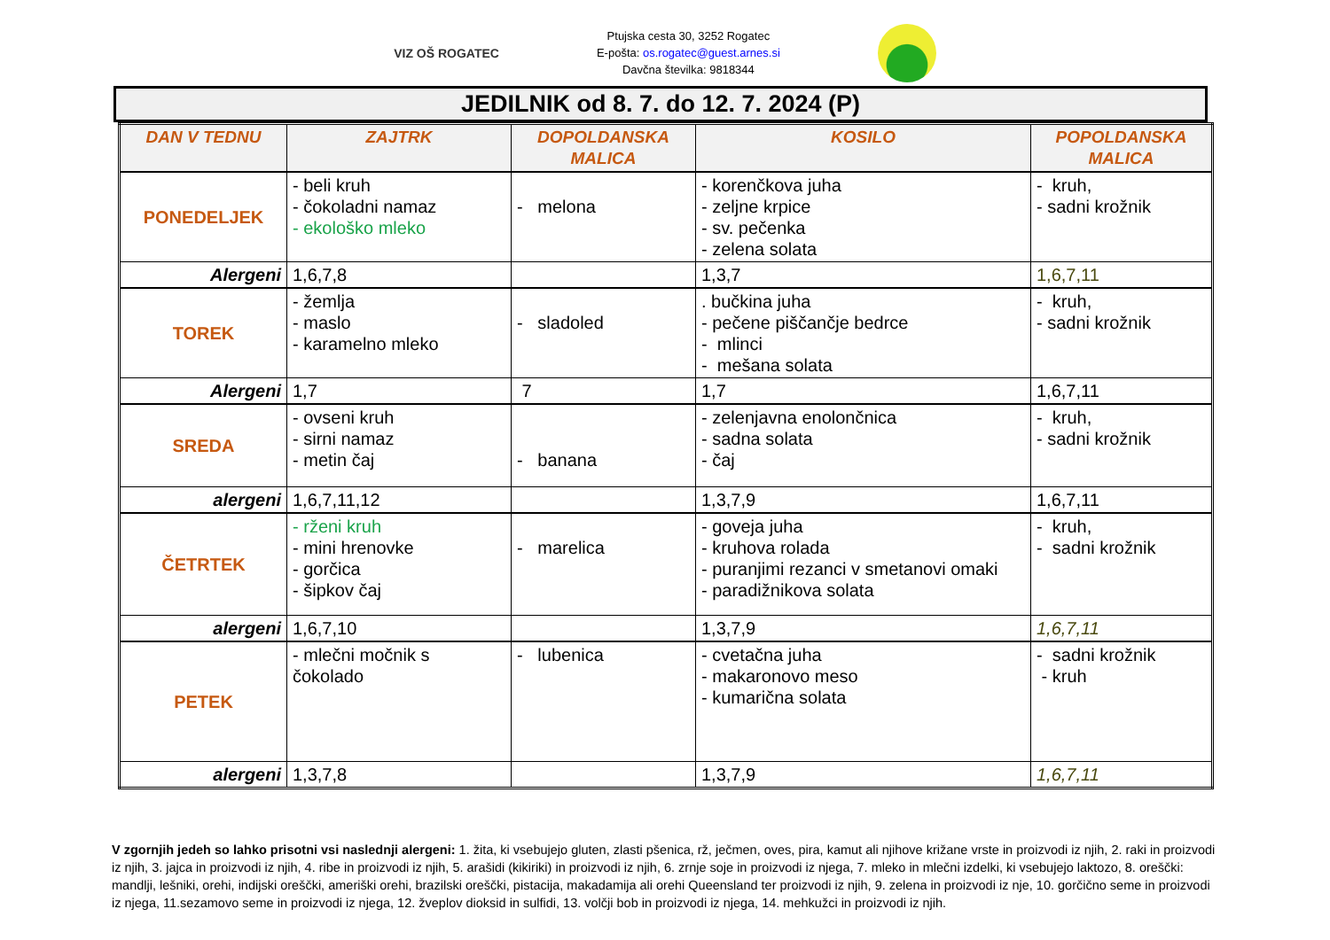VIZ OŠ ROGATEC
Ptujska cesta 30, 3252 Rogatec
E-pošta: os.rogatec@guest.arnes.si
Davčna številka: 9818344
JEDILNIK od 8. 7. do 12. 7. 2024 (P)
| DAN V TEDNU | ZAJTRK | DOPOLDANSKA MALICA | KOSILO | POPOLDANSKA MALICA |
| --- | --- | --- | --- | --- |
| PONEDELJEK | - beli kruh - čokoladni namaz - ekološko mleko | - melona | - korenčkova juha - zeljne krpice - sv. pečenka - zelena solata | - kruh, - sadni krožnik |
| Alergeni | 1,6,7,8 | | 1,3,7 | 1,6,7,11 |
| TOREK | - žemlja - maslo - karamelno mleko | - sladoled | . bučkina juha - pečene piščančje bedrce - mlinci - mešana solata | - kruh, - sadni krožnik |
| Alergeni | 1,7 | 7 | 1,7 | 1,6,7,11 |
| SREDA | - ovseni kruh - sirni namaz - metin čaj | - banana | - zelenjavna enolončnica - sadna solata - čaj | - kruh, - sadni krožnik |
| alergeni | 1,6,7,11,12 | | 1,3,7,9 | 1,6,7,11 |
| ČETRTEK | - rženi kruh - mini hrenovke - gorčica - šipkov čaj | - marelica | - goveja juha - kruhova rolada - puranjimi rezanci v smetanovi omaki - paradižnikova solata | - kruh, - sadni krožnik |
| alergeni | 1,6,7,10 | | 1,3,7,9 | 1,6,7,11 |
| PETEK | - mlečni močnik s čokolado | - lubenica | - cvetačna juha - makaronovo meso - kumarična solata | - sadni krožnik - kruh |
| alergeni | 1,3,7,8 | | 1,3,7,9 | 1,6,7,11 |
V zgornjih jedeh so lahko prisotni vsi naslednji alergeni: 1. žita, ki vsebujejo gluten, zlasti pšenica, rž, ječmen, oves, pira, kamut ali njihove križane vrste in proizvodi iz njih, 2. raki in proizvodi iz njih, 3. jajca in proizvodi iz njih, 4. ribe in proizvodi iz njih, 5. arašidi (kikiriki) in proizvodi iz njih, 6. zrnje soje in proizvodi iz njega, 7. mleko in mlečni izdelki, ki vsebujejo laktozo, 8. oreščki: mandlji, lešniki, orehi, indijski oreščki, ameriški orehi, brazilski oreščki, pistacija, makadamija ali orehi Queensland ter proizvodi iz njih, 9. zelena in proizvodi iz nje, 10. gorčično seme in proizvodi iz njega, 11.sezamovo seme in proizvodi iz njega, 12. žveplov dioksid in sulfidi, 13. volčji bob in proizvodi iz njega, 14. mehkužci in proizvodi iz njih.